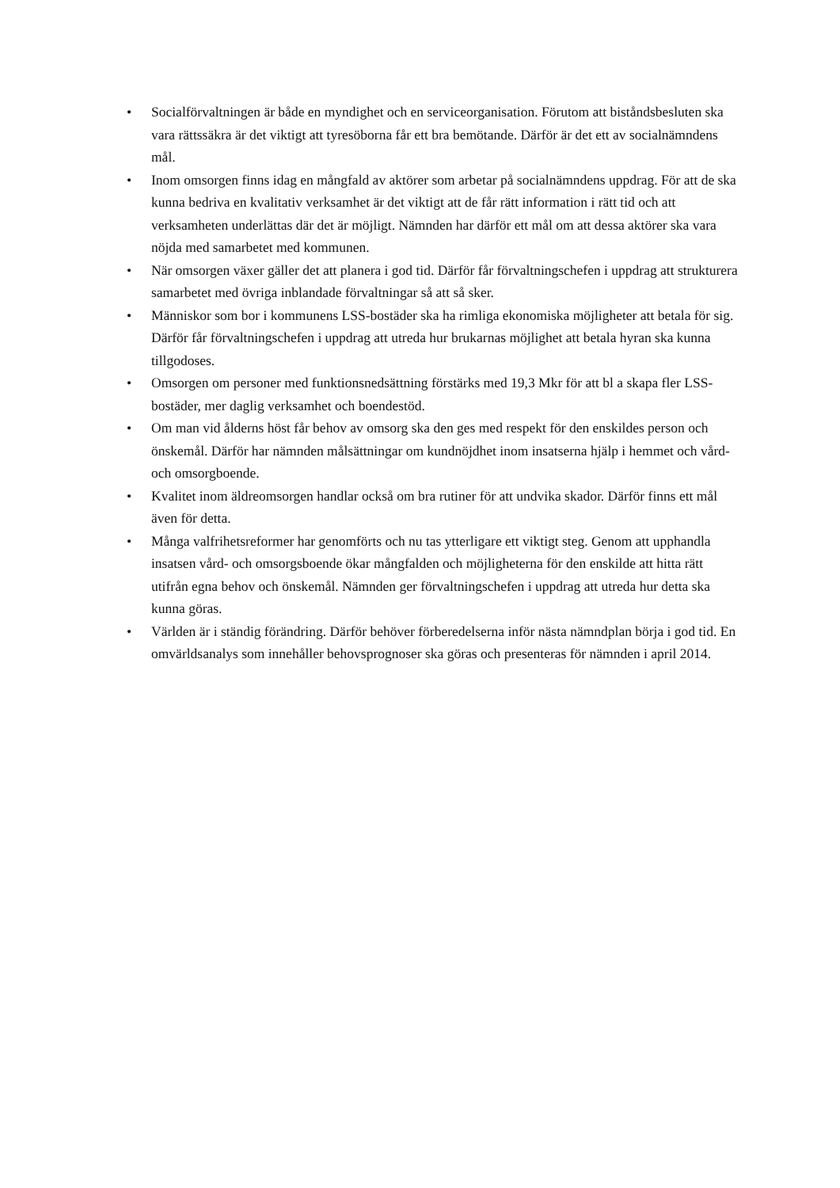• Socialförvaltningen är både en myndighet och en serviceorganisation. Förutom att biståndsbesluten ska vara rättssäkra är det viktigt att tyresöborna får ett bra bemötande. Därför är det ett av socialnämndens mål.
• Inom omsorgen finns idag en mångfald av aktörer som arbetar på socialnämndens uppdrag. För att de ska kunna bedriva en kvalitativ verksamhet är det viktigt att de får rätt information i rätt tid och att verksamheten underlättas där det är möjligt. Nämnden har därför ett mål om att dessa aktörer ska vara nöjda med samarbetet med kommunen.
• När omsorgen växer gäller det att planera i god tid. Därför får förvaltningschefen i uppdrag att strukturera samarbetet med övriga inblandade förvaltningar så att så sker.
• Människor som bor i kommunens LSS-bostäder ska ha rimliga ekonomiska möjligheter att betala för sig. Därför får förvaltningschefen i uppdrag att utreda hur brukarnas möjlighet att betala hyran ska kunna tillgodoses.
• Omsorgen om personer med funktionsnedsättning förstärks med 19,3 Mkr för att bl a skapa fler LSS-bostäder, mer daglig verksamhet och boendestöd.
• Om man vid ålderns höst får behov av omsorg ska den ges med respekt för den enskildes person och önskemål. Därför har nämnden målsättningar om kundnöjdhet inom insatserna hjälp i hemmet och vård- och omsorgboende.
• Kvalitet inom äldreomsorgen handlar också om bra rutiner för att undvika skador. Därför finns ett mål även för detta.
• Många valfrihetsreformer har genomförts och nu tas ytterligare ett viktigt steg. Genom att upphandla insatsen vård- och omsorgsboende ökar mångfalden och möjligheterna för den enskilde att hitta rätt utifrån egna behov och önskemål. Nämnden ger förvaltningschefen i uppdrag att utreda hur detta ska kunna göras.
• Världen är i ständig förändring. Därför behöver förberedelserna inför nästa nämndplan börja i god tid. En omvärldsanalys som innehåller behovsprognoser ska göras och presenteras för nämnden i april 2014.